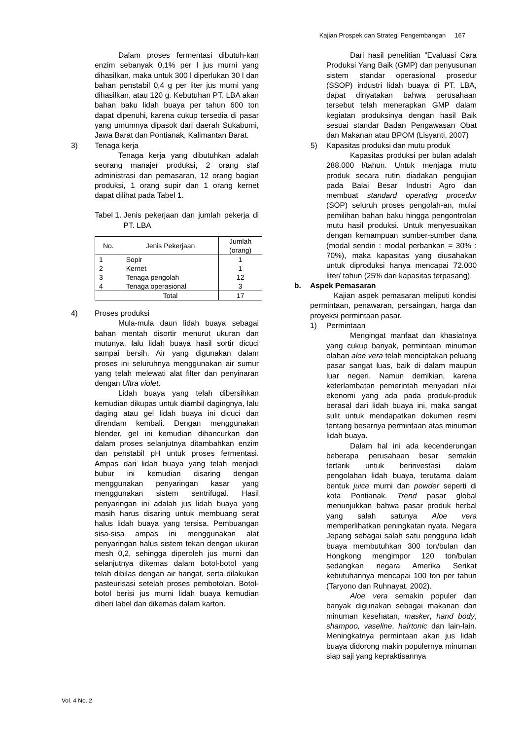Kajian Prospek dan Strategi Pengembangan 167
Dalam proses fermentasi dibutuh-kan enzim sebanyak 0,1% per l jus murni yang dihasilkan, maka untuk 300 l diperlukan 30 l dan bahan penstabil 0,4 g per liter jus murni yang dihasilkan, atau 120 g. Kebutuhan PT. LBA akan bahan baku lidah buaya per tahun 600 ton dapat dipenuhi, karena cukup tersedia di pasar yang umumnya dipasok dari daerah Sukabumi, Jawa Barat dan Pontianak, Kalimantan Barat.
3) Tenaga kerja
Tenaga kerja yang dibutuhkan adalah seorang manajer produksi, 2 orang staf administrasi dan pemasaran, 12 orang bagian produksi, 1 orang supir dan 1 orang kernet dapat dilihat pada Tabel 1.
Tabel 1. Jenis pekerjaan dan jumlah pekerja di PT. LBA
| No. | Jenis Pekerjaan | Jumlah (orang) |
| --- | --- | --- |
| 1 2 3 4 | Sopir Kernet Tenaga pengolah Tenaga operasional | 1 1 12 3 |
| | Total | 17 |
4) Proses produksi
Mula-mula daun lidah buaya sebagai bahan mentah disortir menurut ukuran dan mutunya, lalu lidah buaya hasil sortir dicuci sampai bersih. Air yang digunakan dalam proses ini seluruhnya menggunakan air sumur yang telah melewati alat filter dan penyinaran dengan Ultra violet.
Lidah buaya yang telah dibersihkan kemudian dikupas untuk diambil dagingnya, lalu daging atau gel lidah buaya ini dicuci dan direndam kembali. Dengan menggunakan blender, gel ini kemudian dihancurkan dan dalam proses selanjutnya ditambahkan enzim dan penstabil pH untuk proses fermentasi. Ampas dari lidah buaya yang telah menjadi bubur ini kemudian disaring dengan menggunakan penyaringan kasar yang menggunakan sistem sentrifugal. Hasil penyaringan ini adalah jus lidah buaya yang masih harus disaring untuk membuang serat halus lidah buaya yang tersisa. Pembuangan sisa-sisa ampas ini menggunakan alat penyaringan halus sistem tekan dengan ukuran mesh 0,2, sehingga diperoleh jus murni dan selanjutnya dikemas dalam botol-botol yang telah dibilas dengan air hangat, serta dilakukan pasteurisasi setelah proses pembotolan. Botol-botol berisi jus murni lidah buaya kemudian diberi label dan dikemas dalam karton.
Dari hasil penelitian ”Evaluasi Cara Produksi Yang Baik (GMP) dan penyusunan sistem standar operasional prosedur (SSOP) industri lidah buaya di PT. LBA, dapat dinyatakan bahwa perusahaan tersebut telah menerapkan GMP dalam kegiatan produksinya dengan hasil Baik sesuai standar Badan Pengawasan Obat dan Makanan atau BPOM (Lisyanti, 2007)
5) Kapasitas produksi dan mutu produk
Kapasitas produksi per bulan adalah 288.000 l/tahun. Untuk menjaga mutu produk secara rutin diadakan pengujian pada Balai Besar Industri Agro dan membuat standard operating procedur (SOP) seluruh proses pengolah-an, mulai pemilihan bahan baku hingga pengontrolan mutu hasil produksi. Untuk menyesuaikan dengan kemampuan sumber-sumber dana (modal sendiri : modal perbankan = 30% : 70%), maka kapasitas yang diusahakan untuk diproduksi hanya mencapai 72.000 liter/ tahun (25% dari kapasitas terpasang).
b. Aspek Pemasaran
Kajian aspek pemasaran meliputi kondisi permintaan, penawaran, persaingan, harga dan proyeksi permintaan pasar.
1) Permintaan
Mengingat manfaat dan khasiatnya yang cukup banyak, permintaan minuman olahan aloe vera telah menciptakan peluang pasar sangat luas, baik di dalam maupun luar negeri. Namun demikian, karena keterlambatan pemerintah menyadari nilai ekonomi yang ada pada produk-produk berasal dari lidah buaya ini, maka sangat sulit untuk mendapatkan dokumen resmi tentang besarnya permintaan atas minuman lidah buaya.
Dalam hal ini ada kecenderungan beberapa perusahaan besar semakin tertarik untuk berinvestasi dalam pengolahan lidah buaya, terutama dalam bentuk juice murni dan powder seperti di kota Pontianak. Trend pasar global menunjukkan bahwa pasar produk herbal yang salah satunya Aloe vera memperlihatkan peningkatan nyata. Negara Jepang sebagai salah satu pengguna lidah buaya membutuhkan 300 ton/bulan dan Hongkong mengimpor 120 ton/bulan sedangkan negara Amerika Serikat kebutuhannya mencapai 100 ton per tahun (Taryono dan Ruhnayat, 2002).
Aloe vera semakin populer dan banyak digunakan sebagai makanan dan minuman kesehatan, masker, hand body, shampoo, vaseline, hairtonic dan lain-lain. Meningkatnya permintaan akan jus lidah buaya didorong makin populernya minuman siap saji yang kepraktisannya
Vol. 4 No. 2